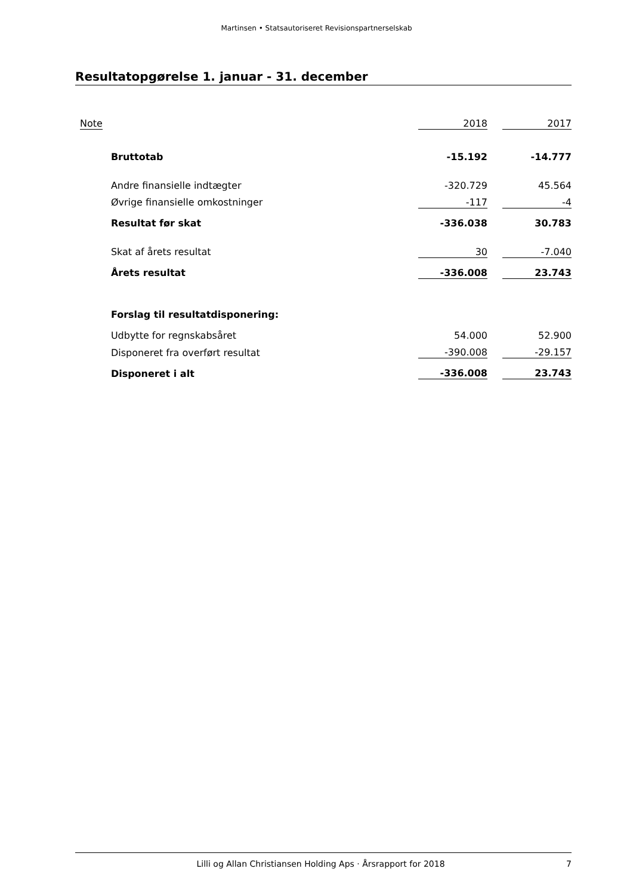Martinsen • Statsautoriseret Revisionspartnerselskab
Resultatopgørelse 1. januar - 31. december
| | Note | | | 2018 | | 2017 |
| | | | Bruttotab | -15.192 | | -14.777 |
| | | | Andre finansielle indtægter | -320.729 | | 45.564 |
| | | | Øvrige finansielle omkostninger | -117 | | -4 |
| | | | Resultat før skat | -336.038 | | 30.783 |
| | | | Skat af årets resultat | 30 | | -7.040 |
| | | | Årets resultat | -336.008 | | 23.743 |
| | | | Forslag til resultatdisponering: | | | |
| | | | Udbytte for regnskabsåret | 54.000 | | 52.900 |
| | | | Disponeret fra overført resultat | -390.008 | | -29.157 |
| | | | Disponeret i alt | -336.008 | | 23.743 |
Lilli og Allan Christiansen Holding Aps · Årsrapport for 2018 7